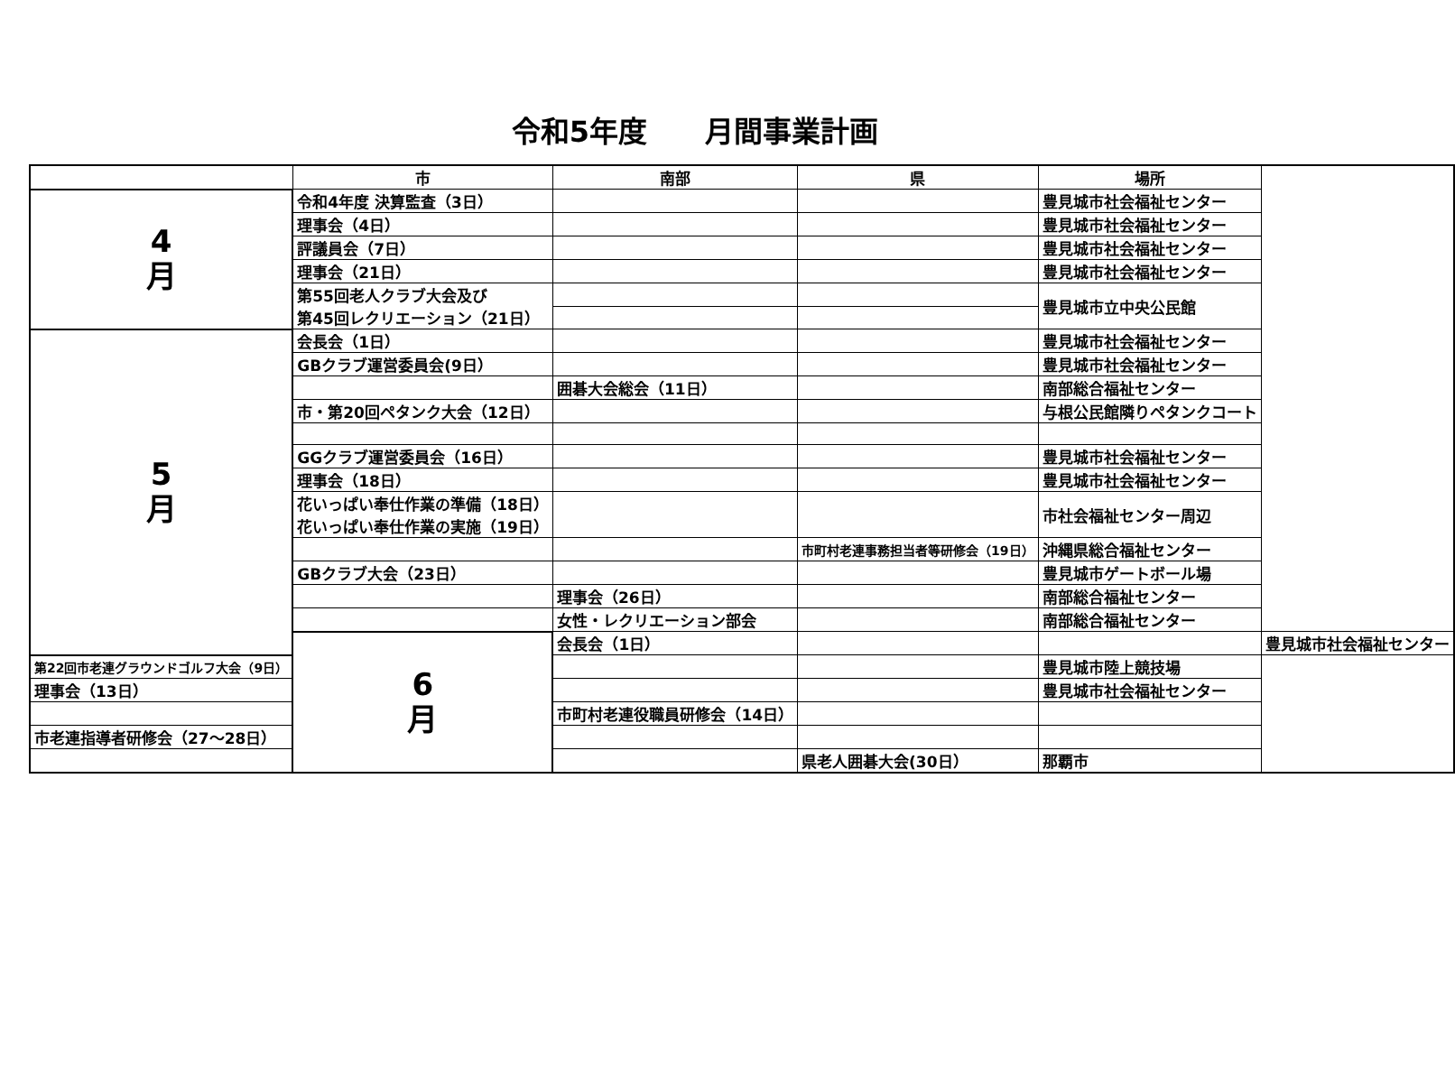令和5年度　　月間事業計画
| | 市 | 南部 | 県 | 場所 | |
| --- | --- | --- | --- | --- | --- |
| 4 月 | 令和4年度 決算監査（3日） | | | 豊見城市社会福祉センター | |
| | 理事会（4日） | | | 豊見城市社会福祉センター | |
| | 評議員会（7日） | | | 豊見城市社会福祉センター | |
| | 理事会（21日） | | | 豊見城市社会福祉センター | |
| | 第55回老人クラブ大会及び 第45回レクリエーション（21日） | | | 豊見城市立中央公民館 | |
| 5 月 | 会長会（1日） | | | 豊見城市社会福祉センター | |
| | GBクラブ運営委員会(9日） | | | 豊見城市社会福祉センター | |
| | | 囲碁大会総会（11日） | | 南部総合福祉センター | |
| | 市・第20回ペタンク大会（12日） | | | 与根公民館隣りペタンクコート | |
| | GGクラブ運営委員会（16日） | | | 豊見城市社会福祉センター | |
| | 理事会（18日） | | | 豊見城市社会福祉センター | |
| | 花いっぱい奉仕作業の準備（18日） 花いっぱい奉仕作業の実施（19日） | | | 市社会福祉センター周辺 | |
| | | | 市町村老連事務担当者等研修会（19日） | 沖縄県総合福祉センター | |
| | GBクラブ大会（23日） | | | 豊見城市ゲートボール場 | |
| | | 理事会（26日） | | 南部総合福祉センター | |
| | | 女性・レクリエーション部会 | | 南部総合福祉センター | |
| | 6 月 | 会長会（1日） | | | 豊見城市社会福祉センター |
| 第22回市老連グラウンドゴルフ大会（9日） | | | | 豊見城市陸上競技場 | |
| 理事会（13日） | | | | 豊見城市社会福祉センター | |
| | | 市町村老連役職員研修会（14日） | | | |
| 市老連指導者研修会（27～28日） | | | | | |
| | | | 県老人囲碁大会(30日） | 那覇市 | |